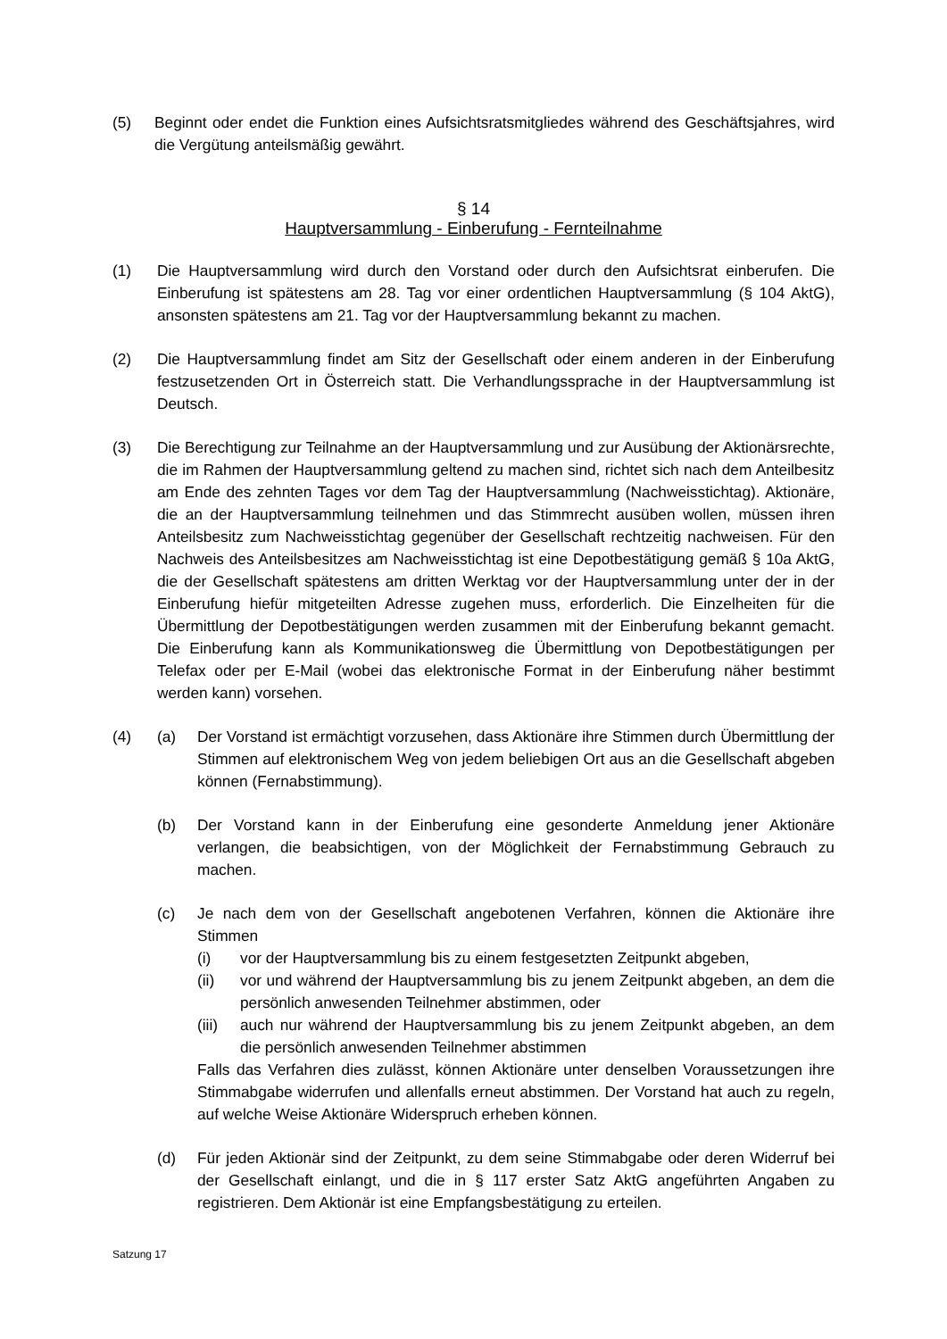(5) Beginnt oder endet die Funktion eines Aufsichtsratsmitgliedes während des Geschäftsjahres, wird die Vergütung anteilsmäßig gewährt.
§ 14
Hauptversammlung - Einberufung - Fernteilnahme
(1) Die Hauptversammlung wird durch den Vorstand oder durch den Aufsichtsrat einberufen. Die Einberufung ist spätestens am 28. Tag vor einer ordentlichen Hauptversammlung (§ 104 AktG), ansonsten spätestens am 21. Tag vor der Hauptversammlung bekannt zu machen.
(2) Die Hauptversammlung findet am Sitz der Gesellschaft oder einem anderen in der Einberufung festzusetzenden Ort in Österreich statt. Die Verhandlungssprache in der Hauptversammlung ist Deutsch.
(3) Die Berechtigung zur Teilnahme an der Hauptversammlung und zur Ausübung der Aktionärsrechte, die im Rahmen der Hauptversammlung geltend zu machen sind, richtet sich nach dem Anteilbesitz am Ende des zehnten Tages vor dem Tag der Hauptversammlung (Nachweisstichtag). Aktionäre, die an der Hauptversammlung teilnehmen und das Stimmrecht ausüben wollen, müssen ihren Anteilsbesitz zum Nachweisstichtag gegenüber der Gesellschaft rechtzeitig nachweisen. Für den Nachweis des Anteilsbesitzes am Nachweisstichtag ist eine Depotbestätigung gemäß § 10a AktG, die der Gesellschaft spätestens am dritten Werktag vor der Hauptversammlung unter der in der Einberufung hiefür mitgeteilten Adresse zugehen muss, erforderlich. Die Einzelheiten für die Übermittlung der Depotbestätigungen werden zusammen mit der Einberufung bekannt gemacht. Die Einberufung kann als Kommunikationsweg die Übermittlung von Depotbestätigungen per Telefax oder per E-Mail (wobei das elektronische Format in der Einberufung näher bestimmt werden kann) vorsehen.
(4) (a) Der Vorstand ist ermächtigt vorzusehen, dass Aktionäre ihre Stimmen durch Übermittlung der Stimmen auf elektronischem Weg von jedem beliebigen Ort aus an die Gesellschaft abgeben können (Fernabstimmung).
(b) Der Vorstand kann in der Einberufung eine gesonderte Anmeldung jener Aktionäre verlangen, die beabsichtigen, von der Möglichkeit der Fernabstimmung Gebrauch zu machen.
(c) Je nach dem von der Gesellschaft angebotenen Verfahren, können die Aktionäre ihre Stimmen
(i) vor der Hauptversammlung bis zu einem festgesetzten Zeitpunkt abgeben,
(ii) vor und während der Hauptversammlung bis zu jenem Zeitpunkt abgeben, an dem die persönlich anwesenden Teilnehmer abstimmen, oder
(iii)
auch nur während der Hauptversammlung bis zu jenem Zeitpunkt abgeben, an dem die persönlich anwesenden Teilnehmer abstimmen
Falls das Verfahren dies zulässt, können Aktionäre unter denselben Voraussetzungen ihre Stimmabgabe widerrufen und allenfalls erneut abstimmen. Der Vorstand hat auch zu regeln, auf welche Weise Aktionäre Widerspruch erheben können.
(d) Für jeden Aktionär sind der Zeitpunkt, zu dem seine Stimmabgabe oder deren Widerruf bei der Gesellschaft einlangt, und die in § 117 erster Satz AktG angeführten Angaben zu registrieren. Dem Aktionär ist eine Empfangsbestätigung zu erteilen.
Satzung 17